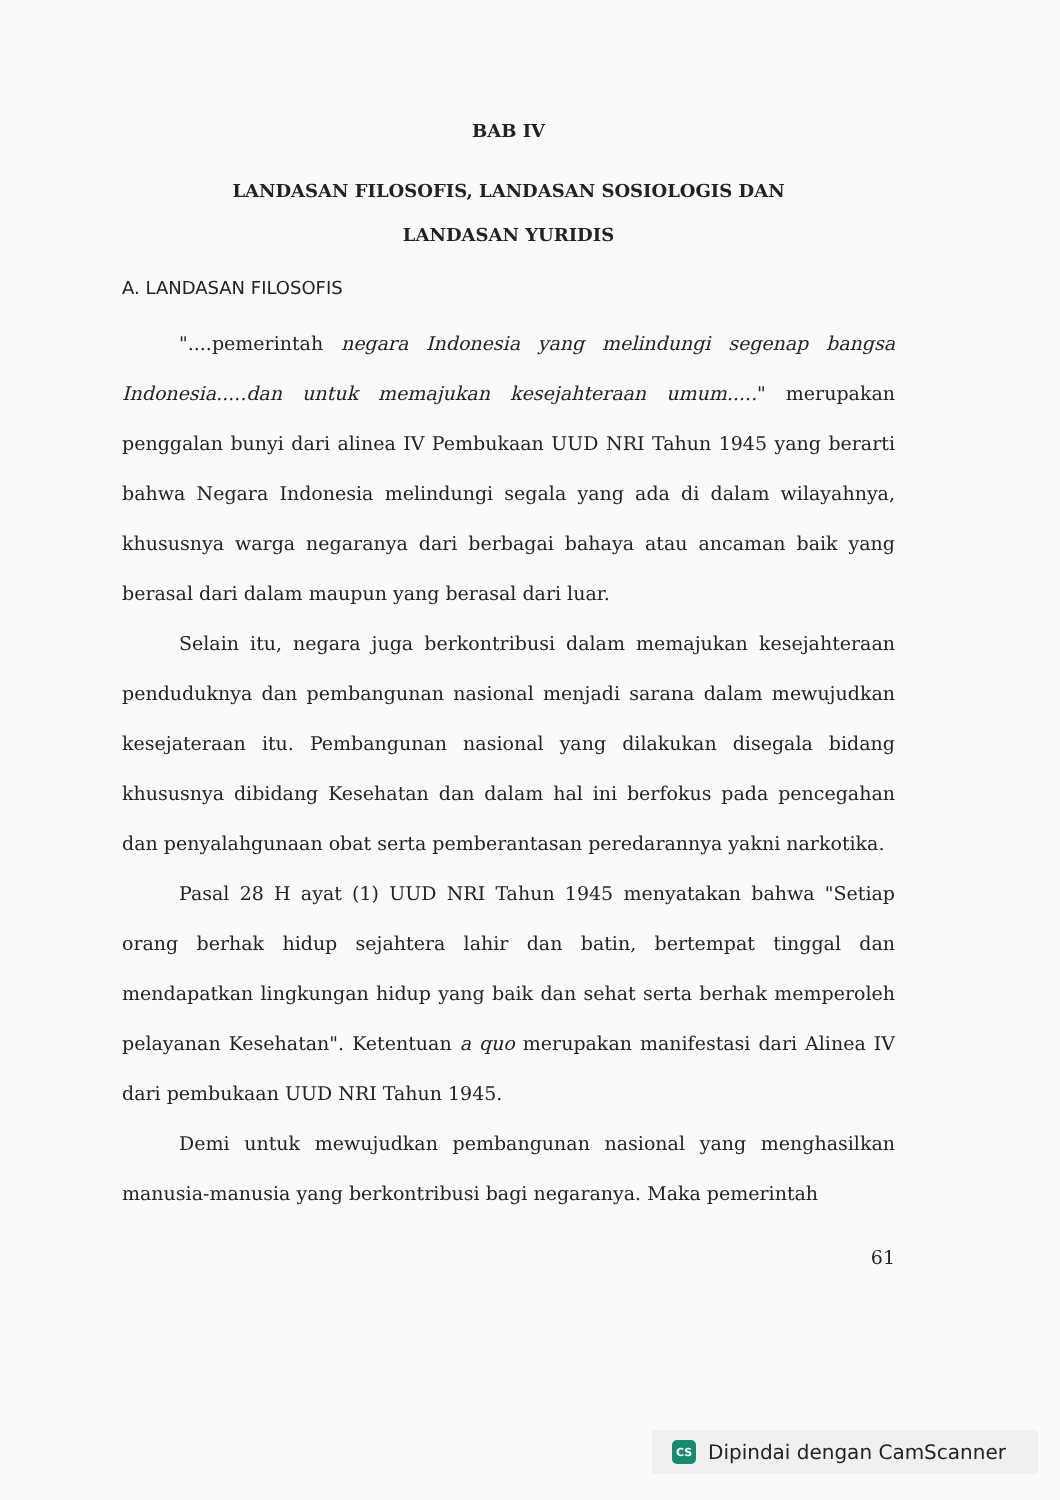BAB IV
LANDASAN FILOSOFIS, LANDASAN SOSIOLOGIS DAN
LANDASAN YURIDIS
A. LANDASAN FILOSOFIS
"....pemerintah negara Indonesia yang melindungi segenap bangsa Indonesia.....dan untuk memajukan kesejahteraan umum....." merupakan penggalan bunyi dari alinea IV Pembukaan UUD NRI Tahun 1945 yang berarti bahwa Negara Indonesia melindungi segala yang ada di dalam wilayahnya, khususnya warga negaranya dari berbagai bahaya atau ancaman baik yang berasal dari dalam maupun yang berasal dari luar.
Selain itu, negara juga berkontribusi dalam memajukan kesejahteraan penduduknya dan pembangunan nasional menjadi sarana dalam mewujudkan kesejateraan itu. Pembangunan nasional yang dilakukan disegala bidang khususnya dibidang Kesehatan dan dalam hal ini berfokus pada pencegahan dan penyalahgunaan obat serta pemberantasan peredarannya yakni narkotika.
Pasal 28 H ayat (1) UUD NRI Tahun 1945 menyatakan bahwa "Setiap orang berhak hidup sejahtera lahir dan batin, bertempat tinggal dan mendapatkan lingkungan hidup yang baik dan sehat serta berhak memperoleh pelayanan Kesehatan". Ketentuan a quo merupakan manifestasi dari Alinea IV dari pembukaan UUD NRI Tahun 1945.
Demi untuk mewujudkan pembangunan nasional yang menghasilkan manusia-manusia yang berkontribusi bagi negaranya. Maka pemerintah
61
CS Dipindai dengan CamScanner